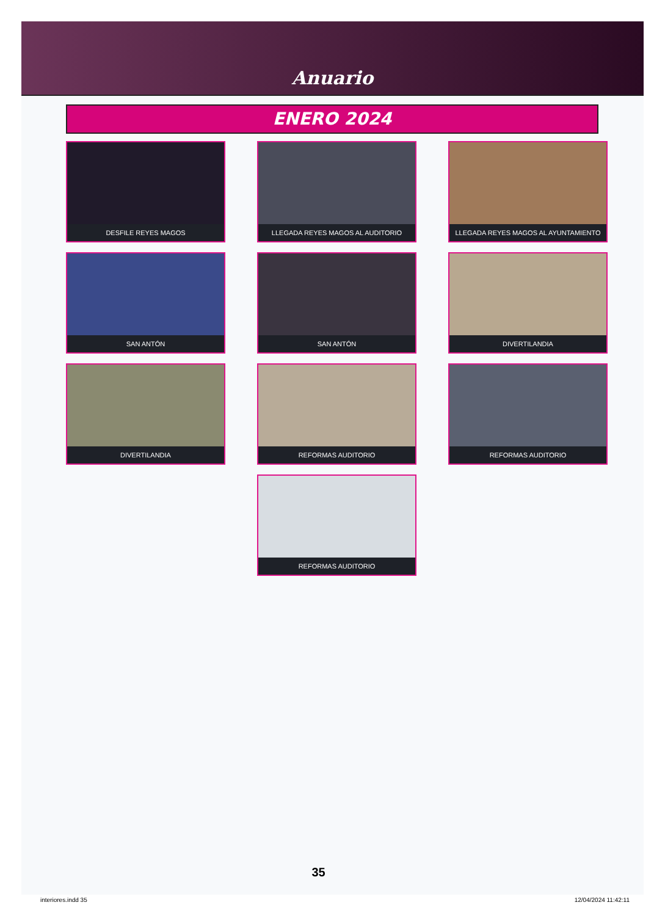Anuario
ENERO 2024
DESFILE REYES MAGOS
LLEGADA REYES MAGOS AL AUDITORIO
LLEGADA REYES MAGOS AL AYUNTAMIENTO
SAN ANTÓN
SAN ANTÓN
DIVERTILANDIA
DIVERTILANDIA
REFORMAS AUDITORIO
REFORMAS AUDITORIO
REFORMAS AUDITORIO
35
interiores.indd 35 12/04/2024 11:42:11